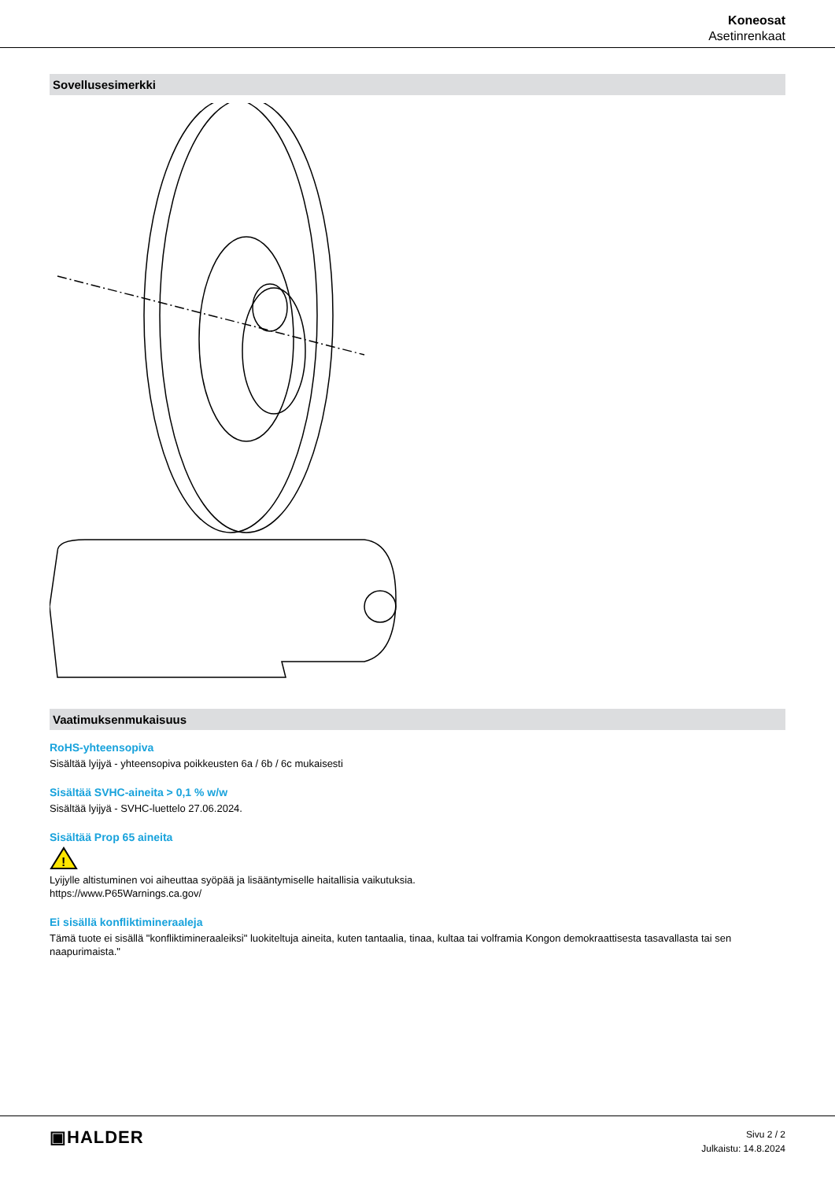Koneosat
Asetinrenkaat
Sovellusesimerkki
Vaatimuksenmukaisuus
RoHS-yhteensopiva
Sisältää lyijyä - yhteensopiva poikkeusten 6a / 6b / 6c mukaisesti
Sisältää SVHC-aineita > 0,1 % w/w
Sisältää lyijyä - SVHC-luettelo 27.06.2024.
Sisältää Prop 65 aineita
!
Lyijylle altistuminen voi aiheuttaa syöpää ja lisääntymiselle haitallisia vaikutuksia.
https://www.P65Warnings.ca.gov/
Ei sisällä konfliktimineraaleja
Tämä tuote ei sisällä "konfliktimineraaleiksi" luokiteltuja aineita, kuten tantaalia, tinaa, kultaa tai volframia Kongon demokraattisesta tasavallasta tai sen naapurimaista."
▣HALDER
Sivu 2 / 2
Julkaistu: 14.8.2024